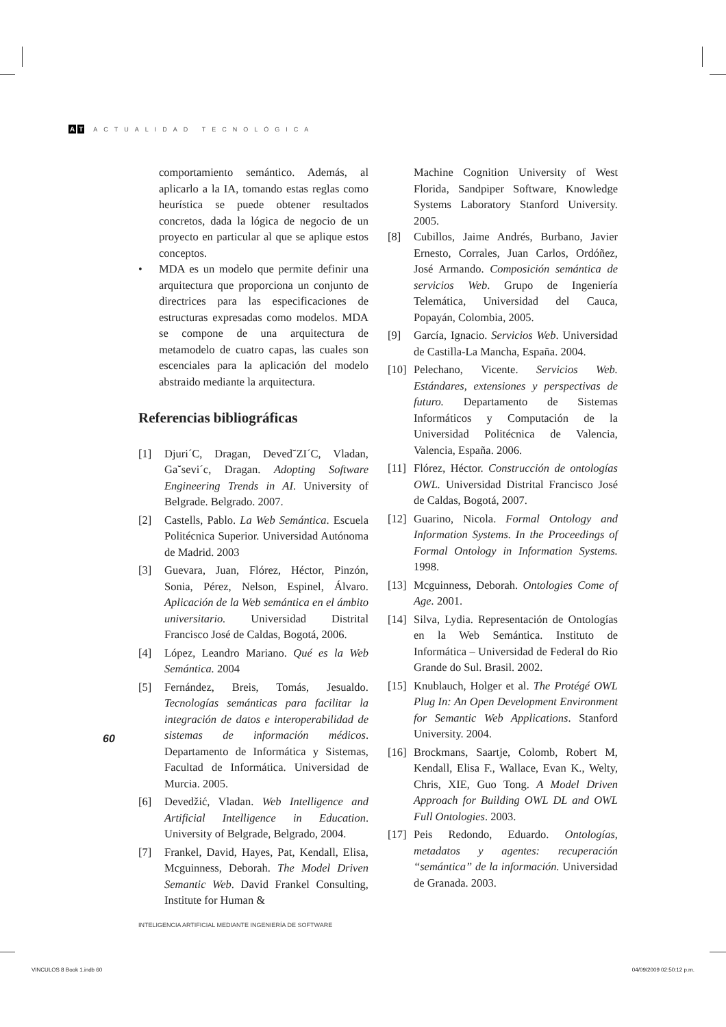A T ACTUALIDAD TECNOLÓGICA
comportamiento semántico. Además, al aplicarlo a la IA, tomando estas reglas como heurística se puede obtener resultados concretos, dada la lógica de negocio de un proyecto en particular al que se aplique estos conceptos.
• MDA es un modelo que permite definir una arquitectura que proporciona un conjunto de directrices para las especificaciones de estructuras expresadas como modelos. MDA se compone de una arquitectura de metamodelo de cuatro capas, las cuales son escenciales para la aplicación del modelo abstraido mediante la arquitectura.
Referencias bibliográficas
[1] Djuri´C, Dragan, Deved˘ZI´C, Vladan, Ga˘sevi´c, Dragan. Adopting Software Engineering Trends in AI. University of Belgrade. Belgrado. 2007.
[2] Castells, Pablo. La Web Semántica. Escuela Politécnica Superior. Universidad Autónoma de Madrid. 2003
[3] Guevara, Juan, Flórez, Héctor, Pinzón, Sonia, Pérez, Nelson, Espinel, Álvaro. Aplicación de la Web semántica en el ámbito universitario. Universidad Distrital Francisco José de Caldas, Bogotá, 2006.
[4] López, Leandro Mariano. Qué es la Web Semántica. 2004
[5] Fernández, Breis, Tomás, Jesualdo. Tecnologías semánticas para facilitar la integración de datos e interoperabilidad de sistemas de información médicos. Departamento de Informática y Sistemas, Facultad de Informática. Universidad de Murcia. 2005.
[6] Devedžić, Vladan. Web Intelligence and Artificial Intelligence in Education. University of Belgrade, Belgrado, 2004.
[7] Frankel, David, Hayes, Pat, Kendall, Elisa, Mcguinness, Deborah. The Model Driven Semantic Web. David Frankel Consulting, Institute for Human &
Machine Cognition University of West Florida, Sandpiper Software, Knowledge Systems Laboratory Stanford University. 2005.
[8] Cubillos, Jaime Andrés, Burbano, Javier Ernesto, Corrales, Juan Carlos, Ordóñez, José Armando. Composición semántica de servicios Web. Grupo de Ingeniería Telemática, Universidad del Cauca, Popayán, Colombia, 2005.
[9] García, Ignacio. Servicios Web. Universidad de Castilla-La Mancha, España. 2004.
[10] Pelechano, Vicente. Servicios Web. Estándares, extensiones y perspectivas de futuro. Departamento de Sistemas Informáticos y Computación de la Universidad Politécnica de Valencia, Valencia, España. 2006.
[11] Flórez, Héctor. Construcción de ontologías OWL. Universidad Distrital Francisco José de Caldas, Bogotá, 2007.
[12] Guarino, Nicola. Formal Ontology and Information Systems. In the Proceedings of Formal Ontology in Information Systems. 1998.
[13] Mcguinness, Deborah. Ontologies Come of Age. 2001.
[14] Silva, Lydia. Representación de Ontologías en la Web Semántica. Instituto de Informática – Universidad de Federal do Rio Grande do Sul. Brasil. 2002.
[15] Knublauch, Holger et al. The Protégé OWL Plug In: An Open Development Environment for Semantic Web Applications. Stanford University. 2004.
[16] Brockmans, Saartje, Colomb, Robert M, Kendall, Elisa F., Wallace, Evan K., Welty, Chris, XIE, Guo Tong. A Model Driven Approach for Building OWL DL and OWL Full Ontologies. 2003.
[17] Peis Redondo, Eduardo. Ontologías, metadatos y agentes: recuperación “semántica” de la información. Universidad de Granada. 2003.
60
INTELIGENCIA ARTIFICIAL MEDIANTE INGENIERÍA DE SOFTWARE
VINCULOS 8 Book 1.indb 60 04/09/2009 02:50:12 p.m.